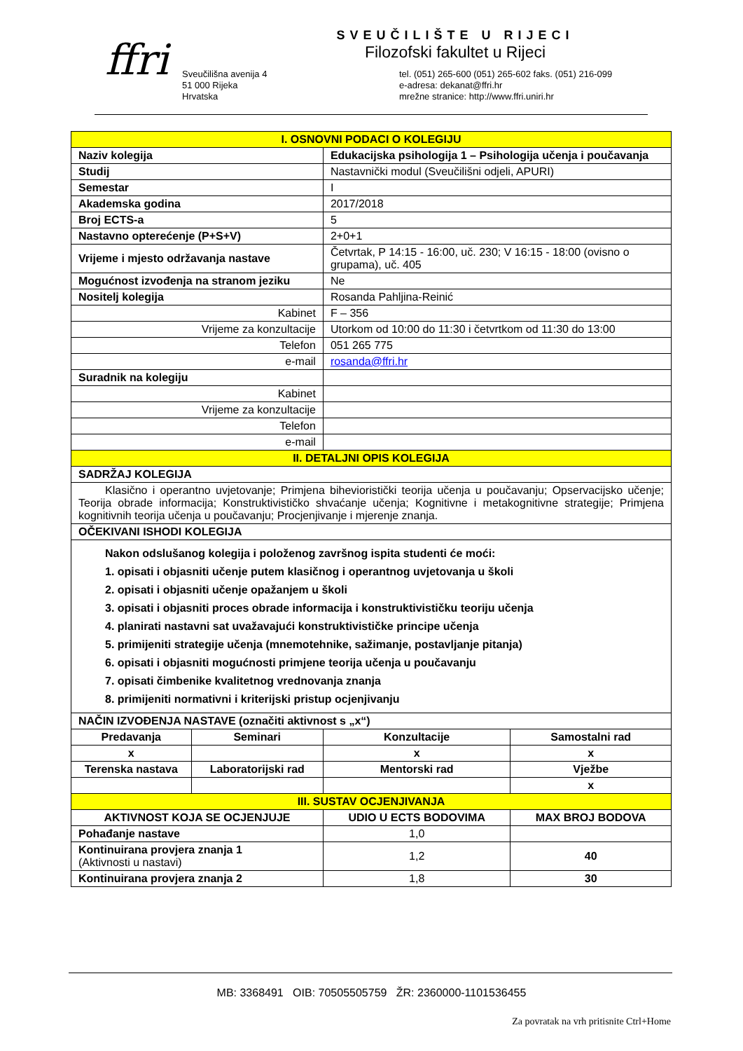ffri
SVEUČILIŠTE U RIJECI
Filozofski fakultet u Rijeci
Sveučilišna avenija 4
51 000 Rijeka
Hrvatska
tel. (051) 265-600 (051) 265-602 faks. (051) 216-099
e-adresa: dekanat@ffri.hr
mrežne stranice: http://www.ffri.uniri.hr
| I. OSNOVNI PODACI O KOLEGIJU | | | |
| Naziv kolegija | | Edukacijska psihologija 1 – Psihologija učenja i poučavanja | |
| Studij | | Nastavnički modul (Sveučilišni odjeli, APURI) | |
| Semestar | | I | |
| Akademska godina | | 2017/2018 | |
| Broj ECTS-a | | 5 | |
| Nastavno opterećenje (P+S+V) | | 2+0+1 | |
| Vrijeme i mjesto održavanja nastave | | Četvrtak, P 14:15 - 16:00, uč. 230; V 16:15 - 18:00 (ovisno o grupama), uč. 405 | |
| Mogućnost izvođenja na stranom jeziku | | Ne | |
| Nositelj kolegija | | Rosanda Pahljina-Reinić | |
| Kabinet | | F – 356 | |
| Vrijeme za konzultacije | | Utorkom od 10:00 do 11:30 i četvrtkom od 11:30 do 13:00 | |
| Telefon | | 051 265 775 | |
| e-mail | | rosanda@ffri.hr | |
| Suradnik na kolegiju | | | |
| Kabinet | | | |
| Vrijeme za konzultacije | | | |
| Telefon | | | |
| e-mail | | | |
| II. DETALJNI OPIS KOLEGIJA | | | |
| SADRŽAJ KOLEGIJA | | | |
| Klasično i operantno uvjetovanje; Primjena bihevioristički teorija učenja u poučavanju; Opservacijsko učenje; Teorija obrade informacija; Konstruktivističko shvaćanje učenja; Kognitivne i metakognitivne strategije; Primjena kognitivnih teorija učenja u poučavanju; Procjenjivanje i mjerenje znanja. | | | |
| OČEKIVANI ISHODI KOLEGIJA | | | |
| Nakon odslušanog kolegija i položenog završnog ispita studenti će moći: 1. opisati i objasniti učenje putem klasičnog i operantnog uvjetovanja u školi 2. opisati i objasniti učenje opažanjem u školi 3. opisati i objasniti proces obrade informacija i konstruktivističku teoriju učenja 4. planirati nastavni sat uvažavajući konstruktivističke principe učenja 5. primijeniti strategije učenja (mnemotehnike, sažimanje, postavljanje pitanja) 6. opisati i objasniti mogućnosti primjene teorija učenja u poučavanju 7. opisati čimbenike kvalitetnog vrednovanja znanja 8. primijeniti normativni i kriterijski pristup ocjenjivanju | | | |
| NAČIN IZVOĐENJA NASTAVE (označiti aktivnost s „x“) | | | |
| Predavanja | Seminari | Konzultacije | Samostalni rad |
| x | | x | x |
| Terenska nastava | Laboratorijski rad | Mentorski rad | Vježbe |
| | | | x |
| III. SUSTAV OCJENJIVANJA | | | |
| AKTIVNOST KOJA SE OCJENJUJE | | UDIO U ECTS BODOVIMA | MAX BROJ BODOVA |
| Pohađanje nastave | | 1,0 | |
| Kontinuirana provjera znanja 1 (Aktivnosti u nastavi) | | 1,2 | 40 |
| Kontinuirana provjera znanja 2 | | 1,8 | 30 |
MB: 3368491 OIB: 70505505759 ŽR: 2360000-1101536455
Za povratak na vrh pritisnite Ctrl+Home